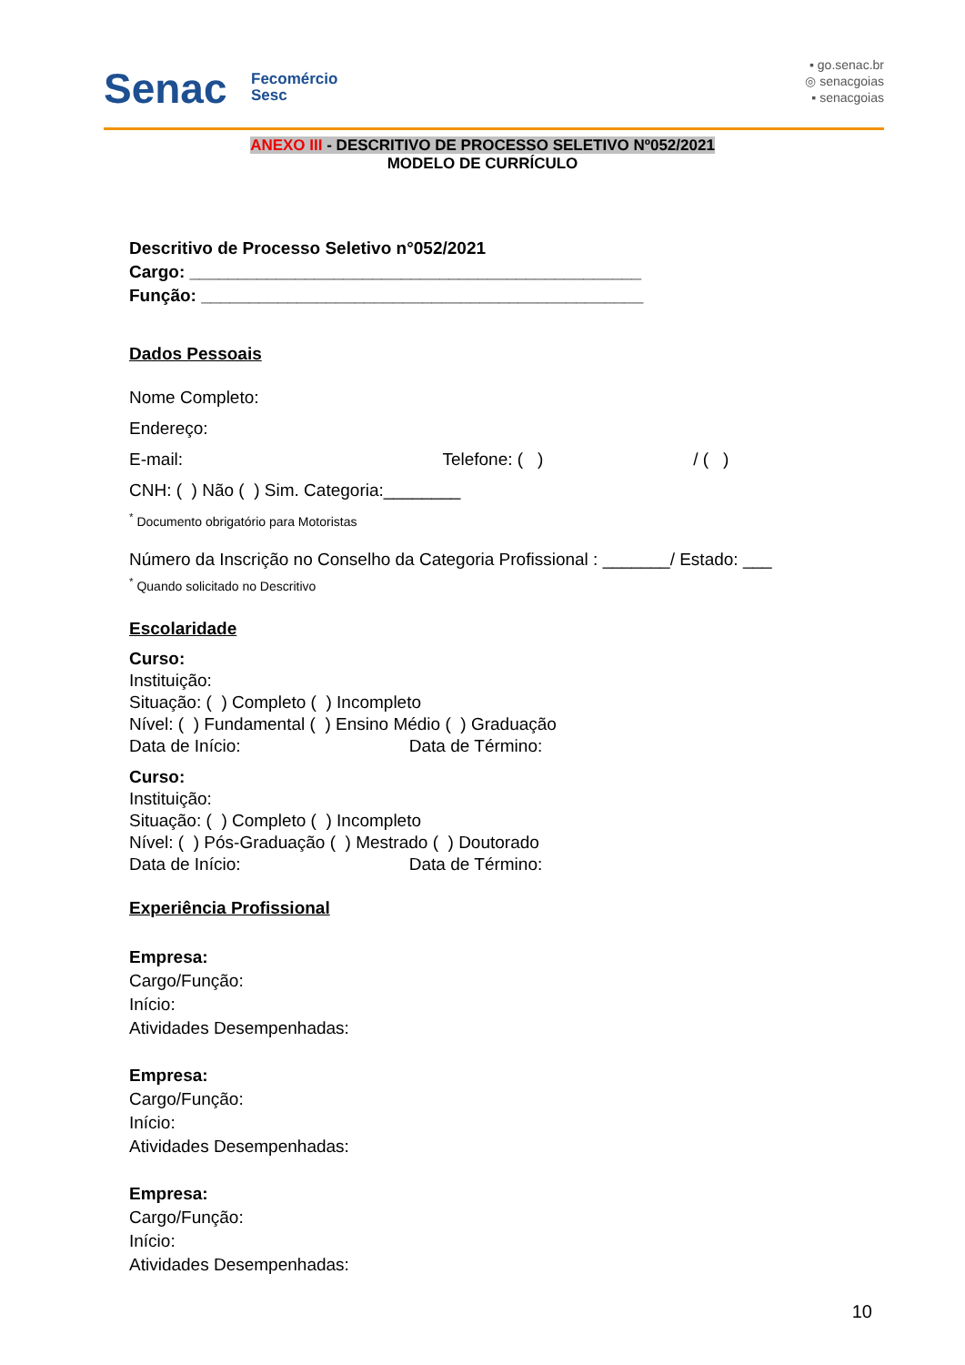Senac
Fecomércio
Sesc
▪ go.senac.br
◎ senacgoias
▪ senacgoias
ANEXO III - DESCRITIVO DE PROCESSO SELETIVO Nº052/2021
MODELO DE CURRÍCULO
Descritivo de Processo Seletivo n°052/2021
Cargo: _______________________________________________
Função: ______________________________________________
Dados Pessoais
Nome Completo:
Endereço:
E-mail: Telefone: ( ) / ( )
CNH: ( ) Não ( ) Sim. Categoria:________
<sup>*</sup> Documento obrigatório para Motoristas
Número da Inscrição no Conselho da Categoria Profissional : _______/ Estado: ___
<sup>*</sup> Quando solicitado no Descritivo
Escolaridade
Curso:
Instituição:
Situação: ( ) Completo ( ) Incompleto
Nível: ( ) Fundamental ( ) Ensino Médio ( ) Graduação
Data de Início: Data de Término:
Curso:
Instituição:
Situação: ( ) Completo ( ) Incompleto
Nível: ( ) Pós-Graduação ( ) Mestrado ( ) Doutorado
Data de Início: Data de Término:
Experiência Profissional
Empresa:
Cargo/Função:
Início:
Atividades Desempenhadas:
Empresa:
Cargo/Função:
Início:
Atividades Desempenhadas:
Empresa:
Cargo/Função:
Início:
Atividades Desempenhadas:
10